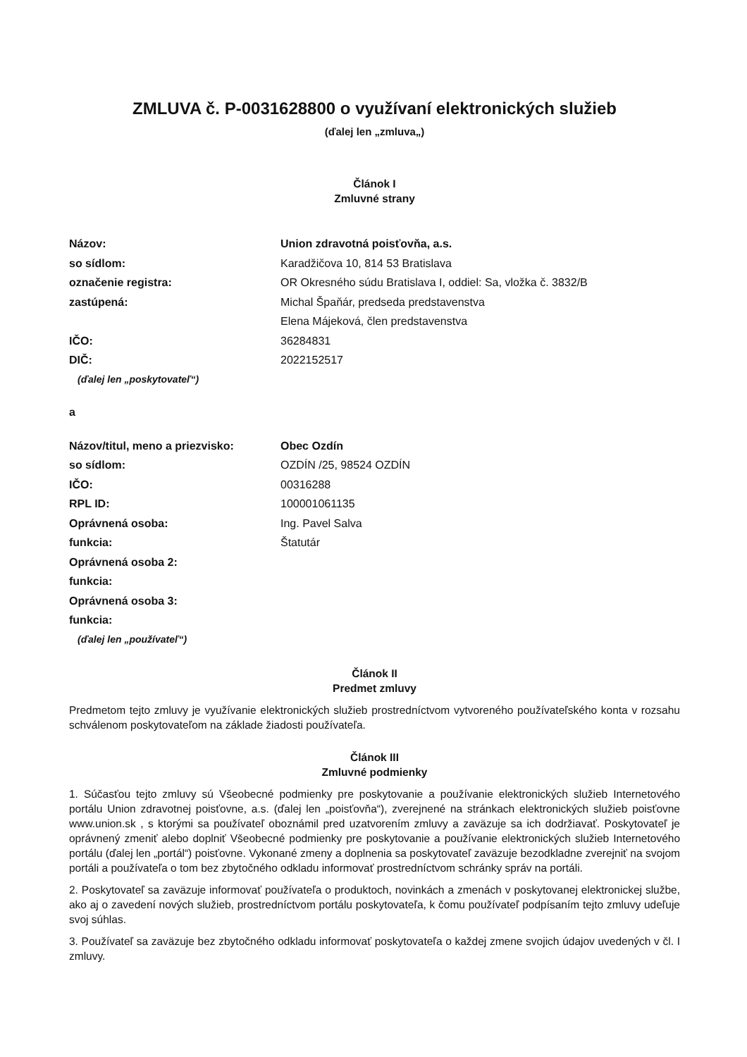ZMLUVA č. P-0031628800 o využívaní elektronických služieb
(ďalej len „zmluva„)
Článok I
Zmluvné strany
| Názov: | Union zdravotná poisťovňa, a.s. |
| so sídlom: | Karadžičova 10, 814 53 Bratislava |
| označenie registra: | OR Okresného súdu Bratislava I, oddiel: Sa, vložka č. 3832/B |
| zastúpená: | Michal Špaňár, predseda predstavenstva |
| | Elena Májeková, člen predstavenstva |
| IČO: | 36284831 |
| DIČ: | 2022152517 |
(ďalej len „poskytovateľ“)
a
| Názov/titul, meno a priezvisko: | Obec Ozdín |
| so sídlom: | OZDÍN /25, 98524 OZDÍN |
| IČO: | 00316288 |
| RPL ID: | 100001061135 |
| Oprávnená osoba: | Ing. Pavel Salva |
| funkcia: | Štatutár |
| Oprávnená osoba 2: | |
| funkcia: | |
| Oprávnená osoba 3: | |
| funkcia: | |
(ďalej len „používateľ“)
Článok II
Predmet zmluvy
Predmetom tejto zmluvy je využívanie elektronických služieb prostredníctvom vytvoreného používateľského konta v rozsahu schválenom poskytovateľom na základe žiadosti používateľa.
Článok III
Zmluvné podmienky
1. Súčasťou tejto zmluvy sú Všeobecné podmienky pre poskytovanie a používanie elektronických služieb Internetového portálu Union zdravotnej poisťovne, a.s. (ďalej len „poisťovňa“), zverejnené na stránkach elektronických služieb poisťovne www.union.sk , s ktorými sa používateľ oboznámil pred uzatvorením zmluvy a zaväzuje sa ich dodržiavať. Poskytovateľ je oprávnený zmeniť alebo doplniť Všeobecné podmienky pre poskytovanie a používanie elektronických služieb Internetového portálu (ďalej len „portál“) poisťovne. Vykonané zmeny a doplnenia sa poskytovateľ zaväzuje bezodkladne zverejniť na svojom portáli a používateľa o tom bez zbytočného odkladu informovať prostredníctvom schránky správ na portáli.
2. Poskytovateľ sa zaväzuje informovať používateľa o produktoch, novinkách a zmenách v poskytovanej elektronickej službe, ako aj o zavedení nových služieb, prostredníctvom portálu poskytovateľa, k čomu používateľ podpísaním tejto zmluvy udeľuje svoj súhlas.
3. Používateľ sa zaväzuje bez zbytočného odkladu informovať poskytovateľa o každej zmene svojich údajov uvedených v čl. I zmluvy.